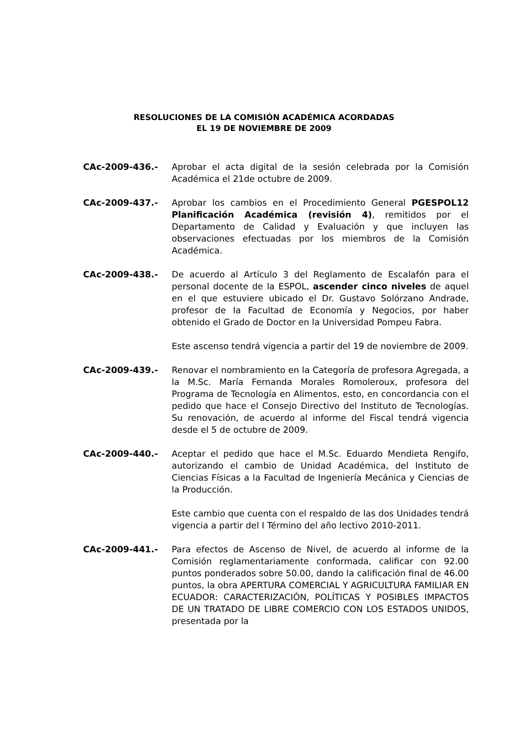RESOLUCIONES DE LA COMISIÓN ACADÉMICA ACORDADAS
EL 19 DE NOVIEMBRE DE 2009
CAc-2009-436.- Aprobar el acta digital de la sesión celebrada por la Comisión Académica el 21de octubre de 2009.
CAc-2009-437.- Aprobar los cambios en el Procedimiento General PGESPOL12 Planificación Académica (revisión 4), remitidos por el Departamento de Calidad y Evaluación y que incluyen las observaciones efectuadas por los miembros de la Comisión Académica.
CAc-2009-438.- De acuerdo al Artículo 3 del Reglamento de Escalafón para el personal docente de la ESPOL, ascender cinco niveles de aquel en el que estuviere ubicado el Dr. Gustavo Solórzano Andrade, profesor de la Facultad de Economía y Negocios, por haber obtenido el Grado de Doctor en la Universidad Pompeu Fabra.
Este ascenso tendrá vigencia a partir del 19 de noviembre de 2009.
CAc-2009-439.- Renovar el nombramiento en la Categoría de profesora Agregada, a la M.Sc. María Fernanda Morales Romoleroux, profesora del Programa de Tecnología en Alimentos, esto, en concordancia con el pedido que hace el Consejo Directivo del Instituto de Tecnologías. Su renovación, de acuerdo al informe del Fiscal tendrá vigencia desde el 5 de octubre de 2009.
CAc-2009-440.- Aceptar el pedido que hace el M.Sc. Eduardo Mendieta Rengifo, autorizando el cambio de Unidad Académica, del Instituto de Ciencias Físicas a la Facultad de Ingeniería Mecánica y Ciencias de la Producción.
Este cambio que cuenta con el respaldo de las dos Unidades tendrá vigencia a partir del I Término del año lectivo 2010-2011.
CAc-2009-441.- Para efectos de Ascenso de Nivel, de acuerdo al informe de la Comisión reglamentariamente conformada, calificar con 92.00 puntos ponderados sobre 50.00, dando la calificación final de 46.00 puntos, la obra APERTURA COMERCIAL Y AGRICULTURA FAMILIAR EN ECUADOR: CARACTERIZACIÓN, POLÍTICAS Y POSIBLES IMPACTOS DE UN TRATADO DE LIBRE COMERCIO CON LOS ESTADOS UNIDOS, presentada por la